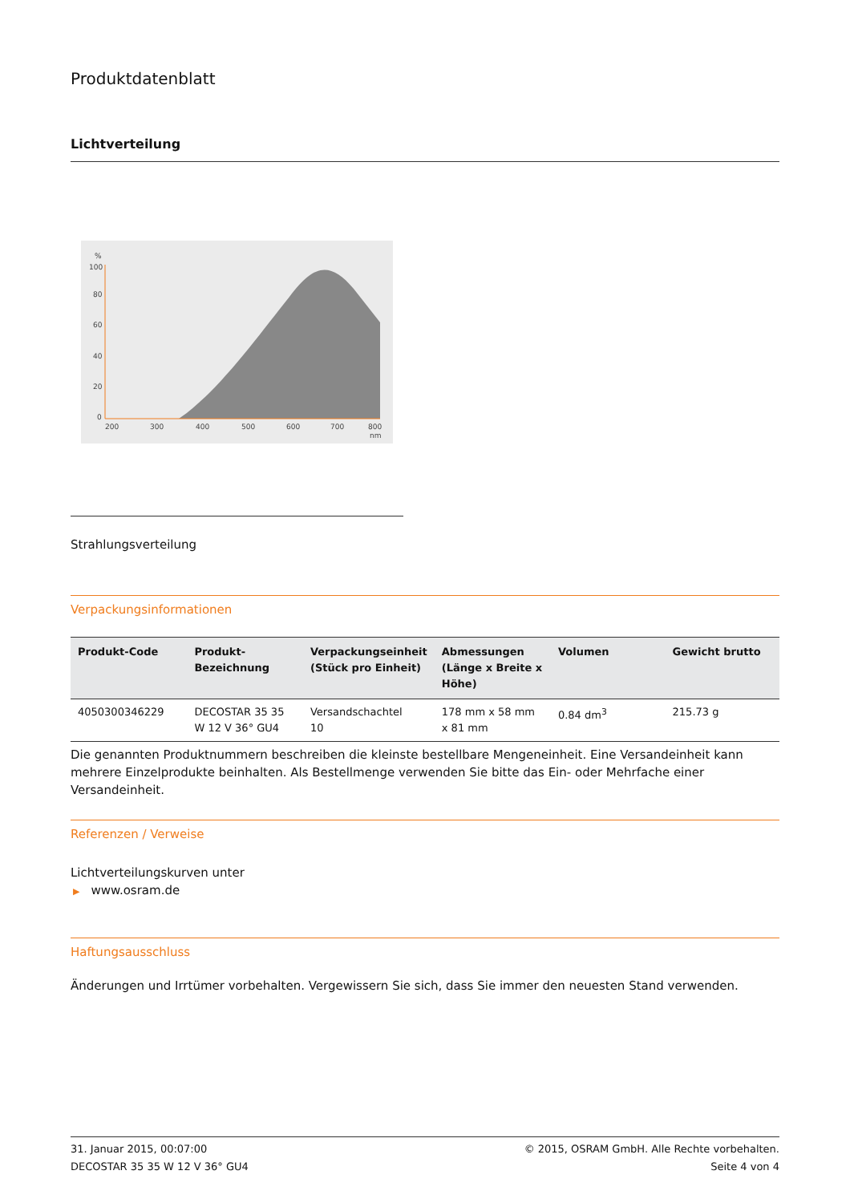Produktdatenblatt
Lichtverteilung
%
100
80
60
40
20
0
200
300
400
500
600
700
800
nm
Strahlungsverteilung
Verpackungsinformationen
| Produkt-Code | Produkt- Bezeichnung | Verpackungseinheit (Stück pro Einheit) | Abmessungen (Länge x Breite x Höhe) | Volumen | Gewicht brutto |
| --- | --- | --- | --- | --- | --- |
| 4050300346229 | DECOSTAR 35 35 W 12 V 36° GU4 | Versandschachtel 10 | 178 mm x 58 mm x 81 mm | 0.84 dm<sup>3</sup> | 215.73 g |
Die genannten Produktnummern beschreiben die kleinste bestellbare Mengeneinheit. Eine Versandeinheit kann mehrere Einzelprodukte beinhalten. Als Bestellmenge verwenden Sie bitte das Ein- oder Mehrfache einer Versandeinheit.
Referenzen / Verweise
Lichtverteilungskurven unter
▶ www.osram.de
Haftungsausschluss
Änderungen und Irrtümer vorbehalten. Vergewissern Sie sich, dass Sie immer den neuesten Stand verwenden.
31. Januar 2015, 00:07:00
DECOSTAR 35 35 W 12 V 36° GU4
© 2015, OSRAM GmbH. Alle Rechte vorbehalten.
Seite 4 von 4